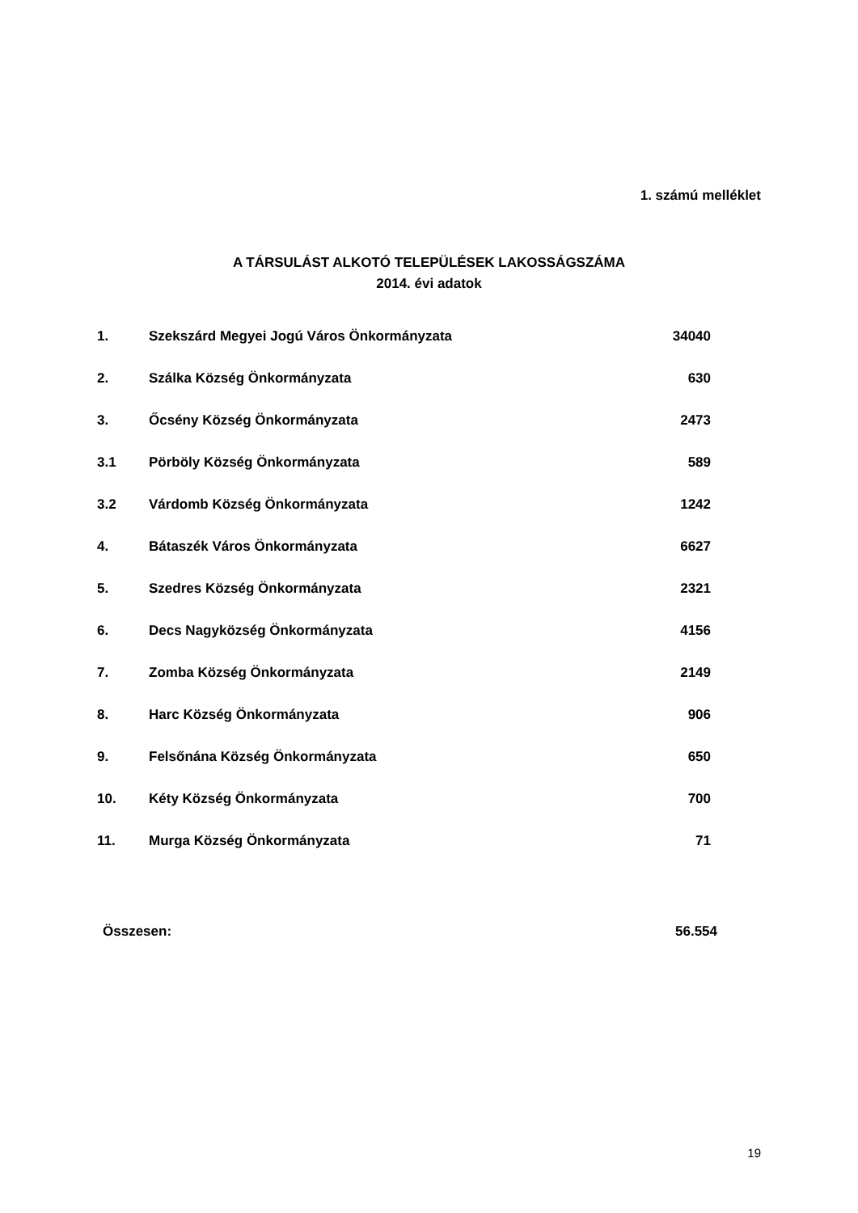1. számú melléklet
A TÁRSULÁST ALKOTÓ TELEPÜLÉSEK LAKOSSÁGSZÁMA
2014. évi adatok
| 1. | Szekszárd Megyei Jogú Város Önkormányzata | 34040 |
| 2. | Szálka Község Önkormányzata | 630 |
| 3. | Őcsény Község Önkormányzata | 2473 |
| 3.1 | Pörböly Község Önkormányzata | 589 |
| 3.2 | Várdomb Község Önkormányzata | 1242 |
| 4. | Bátaszék Város Önkormányzata | 6627 |
| 5. | Szedres Község Önkormányzata | 2321 |
| 6. | Decs Nagyközség Önkormányzata | 4156 |
| 7. | Zomba Község Önkormányzata | 2149 |
| 8. | Harc Község Önkormányzata | 906 |
| 9. | Felsőnána Község Önkormányzata | 650 |
| 10. | Kéty Község Önkormányzata | 700 |
| 11. | Murga Község Önkormányzata | 71 |
Összesen: 56.554
19